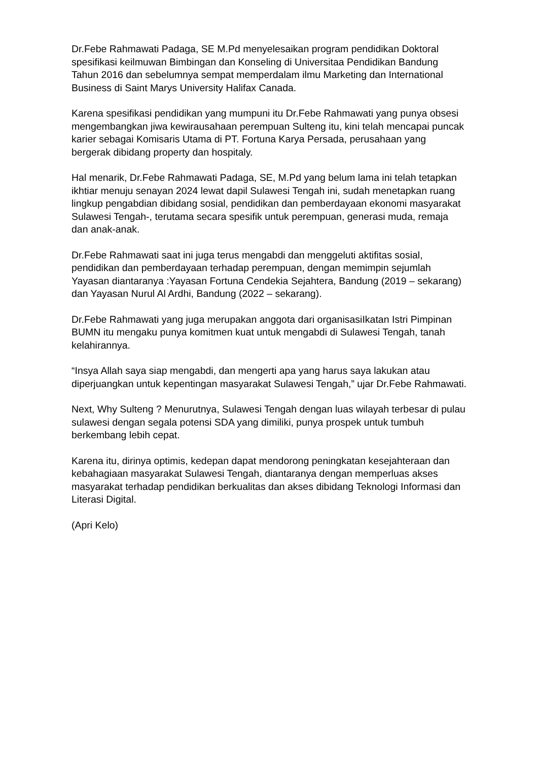Dr.Febe Rahmawati Padaga, SE M.Pd menyelesaikan program pendidikan Doktoral spesifikasi keilmuwan Bimbingan dan Konseling di Universitaa Pendidikan Bandung Tahun 2016 dan sebelumnya sempat memperdalam ilmu Marketing dan International Business di Saint Marys University Halifax Canada.
Karena spesifikasi pendidikan yang mumpuni itu Dr.Febe Rahmawati yang punya obsesi mengembangkan jiwa kewirausahaan perempuan Sulteng itu, kini telah mencapai puncak karier sebagai Komisaris Utama di PT. Fortuna Karya Persada, perusahaan yang bergerak dibidang property dan hospitaly.
Hal menarik, Dr.Febe Rahmawati Padaga, SE, M.Pd yang belum lama ini telah tetapkan ikhtiar menuju senayan 2024 lewat dapil Sulawesi Tengah ini, sudah menetapkan ruang lingkup pengabdian dibidang sosial, pendidikan dan pemberdayaan ekonomi masyarakat Sulawesi Tengah-, terutama secara spesifik untuk perempuan, generasi muda, remaja dan anak-anak.
Dr.Febe Rahmawati saat ini juga terus mengabdi dan menggeluti aktifitas sosial, pendidikan dan pemberdayaan terhadap perempuan, dengan memimpin sejumlah Yayasan diantaranya :Yayasan Fortuna Cendekia Sejahtera, Bandung (2019 – sekarang) dan Yayasan Nurul Al Ardhi, Bandung (2022 – sekarang).
Dr.Febe Rahmawati yang juga merupakan anggota dari organisasiIkatan Istri Pimpinan BUMN itu mengaku punya komitmen kuat untuk mengabdi di Sulawesi Tengah, tanah kelahirannya.
“Insya Allah saya siap mengabdi, dan mengerti apa yang harus saya lakukan atau diperjuangkan untuk kepentingan masyarakat Sulawesi Tengah,” ujar Dr.Febe Rahmawati.
Next, Why Sulteng ? Menurutnya, Sulawesi Tengah dengan luas wilayah terbesar di pulau sulawesi dengan segala potensi SDA yang dimiliki, punya prospek untuk tumbuh berkembang lebih cepat.
Karena itu, dirinya optimis, kedepan dapat mendorong peningkatan kesejahteraan dan kebahagiaan masyarakat Sulawesi Tengah, diantaranya dengan memperluas akses masyarakat terhadap pendidikan berkualitas dan akses dibidang Teknologi Informasi dan Literasi Digital.
(Apri Kelo)